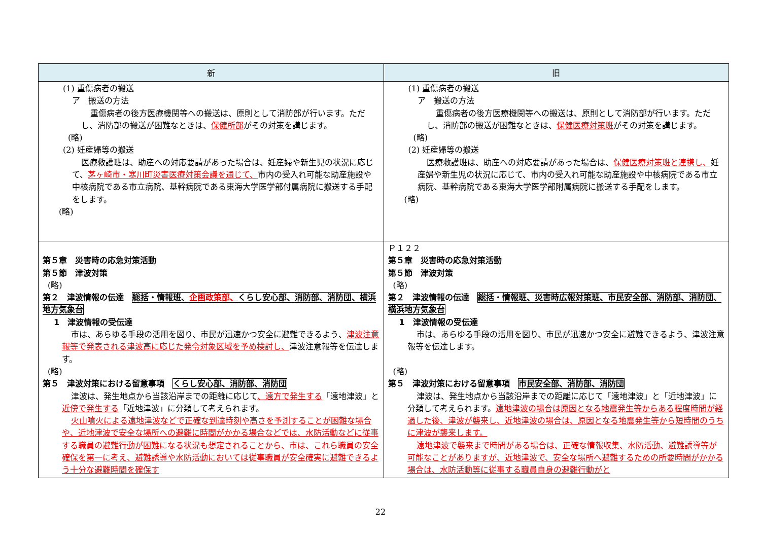| 新 | 旧 |
| --- | --- |
| (1) 重傷病者の搬送 ア 搬送の方法 重傷病者の後方医療機関等への搬送は、原則として消防部が行います。ただし、消防部の搬送が困難なときは、 保健所部 がその対策を講じます。 (略) (2) 妊産婦等の搬送 医療救護班は、助産への対応要請があった場合は、妊産婦や新生児の状況に応じて、 茅ヶ崎市・寒川町災害医療対策会議を通じて、 市内の受入れ可能な助産施設や中核病院である市立病院、基幹病院である東海大学医学部付属病院に搬送する手配をします。 (略) | (1) 重傷病者の搬送 ア 搬送の方法 重傷病者の後方医療機関等への搬送は、原則として消防部が行います。ただし、消防部の搬送が困難なときは、 保健医療対策班 がその対策を講じます。 (略) (2) 妊産婦等の搬送 医療救護班は、助産への対応要請があった場合は、 保健医療対策班と連携し、 妊産婦や新生児の状況に応じて、市内の受入れ可能な助産施設や中核病院である市立病院、基幹病院である東海大学医学部附属病院に搬送する手配をします。 (略) |
| 第５章 災害時の応急対策活動 第５節 津波対策 (略) 第２ 津波情報の伝達 総括・情報班、 企画政策部、 くらし安心部、消防部、消防団、横浜地方気象台 1 津波情報の受伝達 市は、あらゆる手段の活用を図り、市民が迅速かつ安全に避難できるよう、 津波注意報等で発表される津波高に応じた発令対象区域を予め検討し、 津波注意報等を伝達します。 (略) 第５ 津波対策における留意事項 くらし安心部、消防部、消防団 津波は、発生地点から当該沿岸までの距離に応じて 、遠方で発生する 「遠地津波」と 近傍で発生する 「近地津波」に分類して考えられます。 火山噴火による遠地津波などで正確な到達時刻や高さを予測することが困難な場合や、近地津波で安全な場所への避難に時間がかかる場合などでは、水防活動などに従事する職員の避難行動が困難になる状況も想定されることから、市は、これら職員の安全確保を第一に考え、避難誘導や水防活動においては従事職員が安全確実に避難できるよう十分な避難時間を確保す | Ｐ１２２ 第５章 災害時の応急対策活動 第５節 津波対策 (略) 第２ 津波情報の伝達 総括・情報班、 災害時広報対策班 、市民安全部、消防部、消防団、横浜地方気象台 1 津波情報の受伝達 市は、あらゆる手段の活用を図り、市民が迅速かつ安全に避難できるよう、津波注意報等を伝達します。 (略) 第５ 津波対策における留意事項 市民安全部、消防部、消防団 津波は、発生地点から当該沿岸までの距離に応じて「遠地津波」と「近地津波」に分類して考えられます。 遠地津波の場合は原因となる地震発生等からある程度時間が経過した後、津波が襲来し、近地津波の場合は、原因となる地震発生等から短時間のうちに津波が襲来します。 遠地津波で襲来まで時間がある場合は、正確な情報収集、水防活動、避難誘導等が可能なことがありますが、近地津波で、安全な場所へ避難するための所要時間がかかる場合は、水防活動等に従事する職員自身の避難行動がと |
22